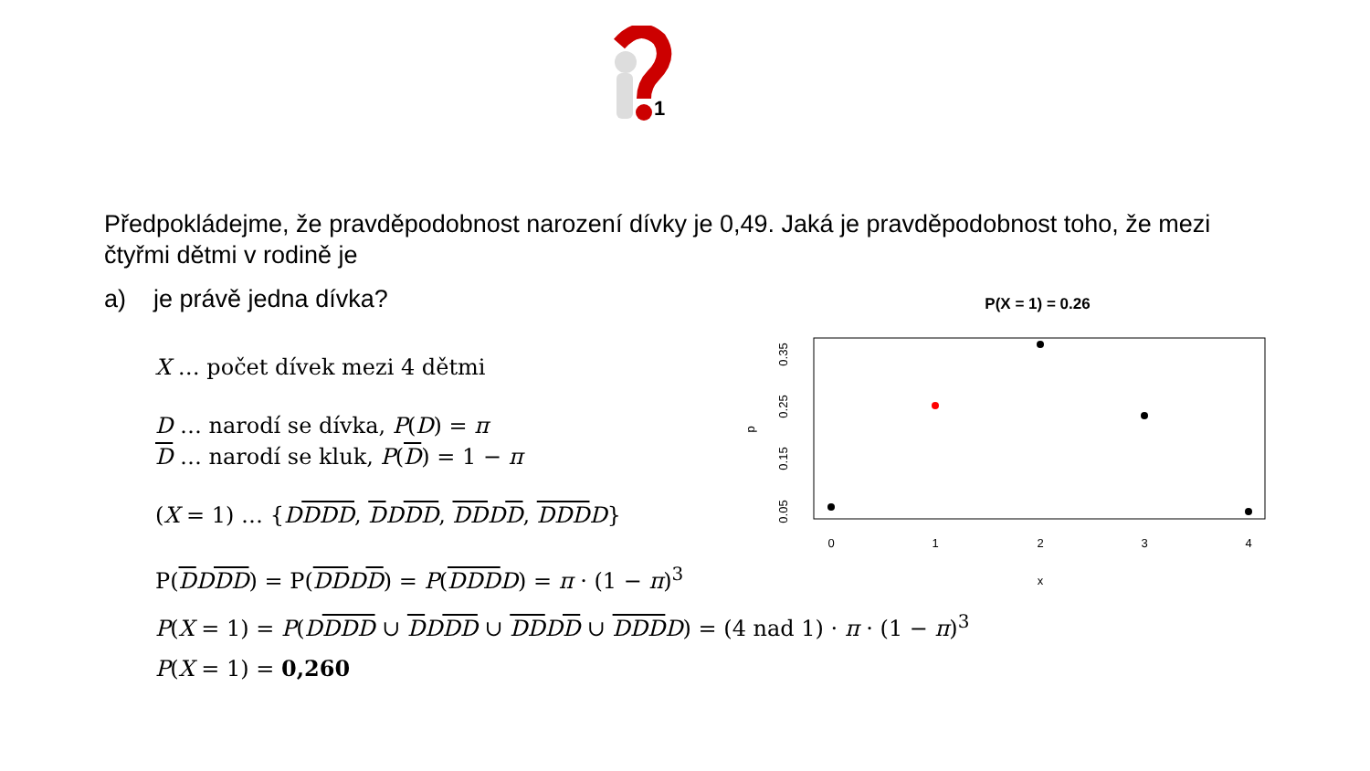1
Předpokládejme, že pravděpodobnost narození dívky je 0,49. Jaká je pravděpodobnost toho, že mezi čtyřmi dětmi v rodině je
a) je právě jedna dívka?
X … počet dívek mezi 4 dětmi
D … narodí se dívka, P(D) = π
D … narodí se kluk, P(D) = 1 − π
(X = 1) … {DDDD, DDDD, DDDD, DDDD}
P(DDDD) = P(DDDD) = P(DDDD) = π · (1 − π)<sup>3</sup>
P(X = 1) = P(DDDD ∪ DDDD ∪ DDDD ∪ DDDD) = (4 nad 1) · π · (1 − π)<sup>3</sup>
P(X = 1) = 0,260
P(X = 1) = 0.26
0
1
2
3
4
x
0.05
0.15
0.25
0.35
p